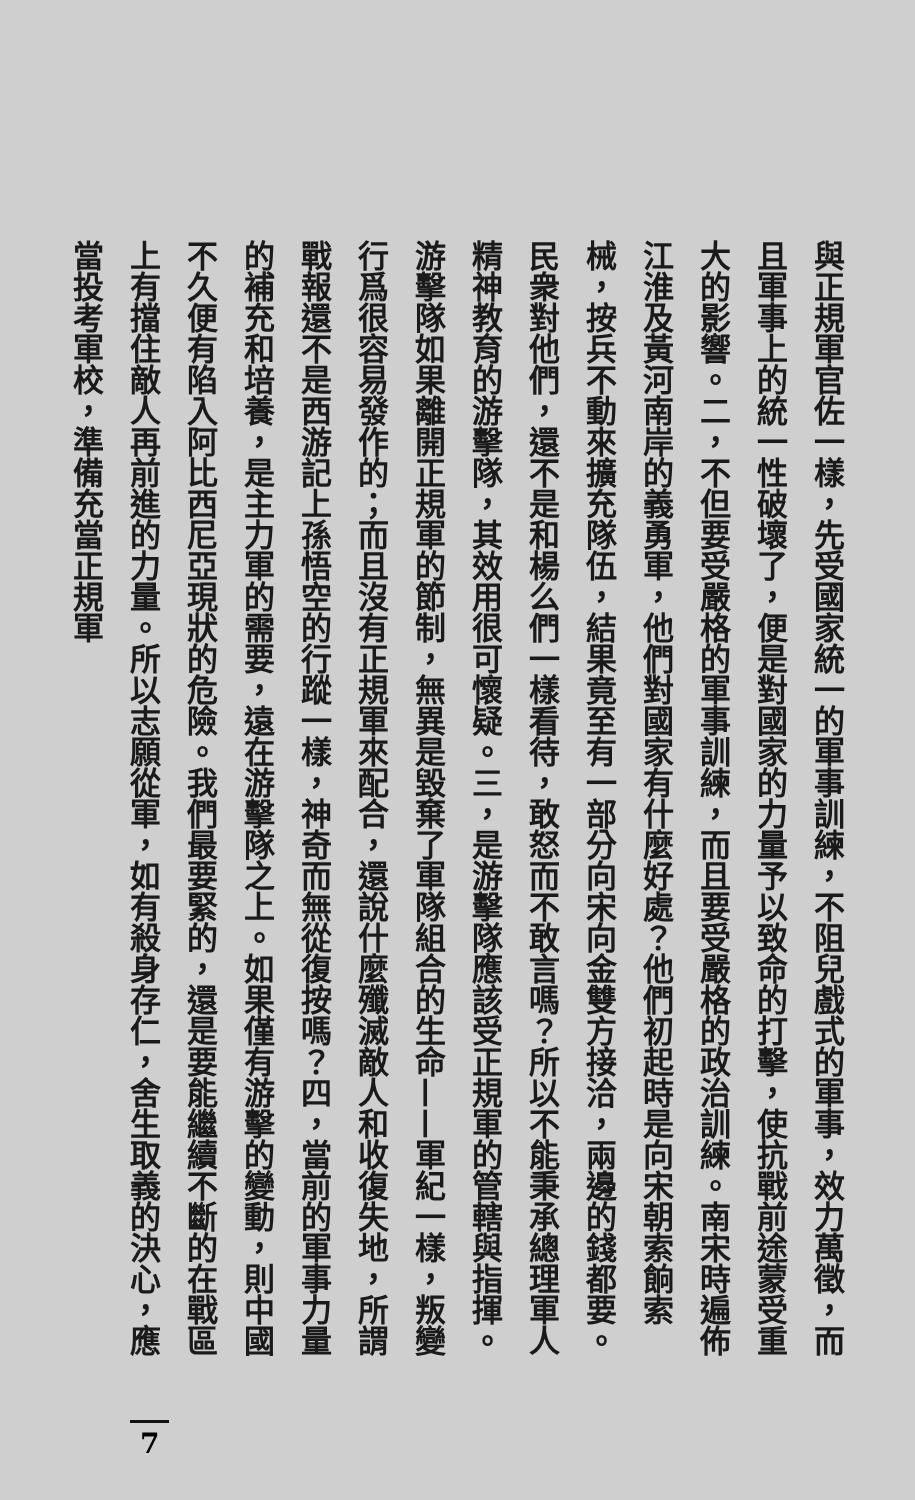與正規軍官佐一樣，先受國家統一的軍事訓練，不阻兒戲式的軍事，效力萬徵，而且軍事上的統一性破壞了，便是對國家的力量予以致命的打擊，使抗戰前途蒙受重大的影響。二，不但要受嚴格的軍事訓練，而且要受嚴格的政治訓練。南宋時遍佈江淮及黃河南岸的義勇軍，他們對國家有什麼好處？他們初起時是向宋朝索餉索械，按兵不動來擴充隊伍，結果竟至有一部分向宋向金雙方接洽，兩邊的錢都要。民衆對他們，還不是和楊么們一樣看待，敢怒而不敢言嗎？所以不能秉承總理軍人精神教育的游擊隊，其效用很可懷疑。三，是游擊隊應該受正規軍的管轄與指揮。游擊隊如果離開正規軍的節制，無異是毀棄了軍隊組合的生命——軍紀一樣，叛變行爲很容易發作的；而且沒有正規軍來配合，還說什麼殲滅敵人和收復失地，所謂戰報還不是西游記上孫悟空的行蹤一樣，神奇而無從復按嗎？四，當前的軍事力量的補充和培養，是主力軍的需要，遠在游擊隊之上。如果僅有游擊的變動，則中國不久便有陷入阿比西尼亞現狀的危險。我們最要緊的，還是要能繼續不斷的在戰區上有擋住敵人再前進的力量。所以志願從軍，如有殺身存仁，舍生取義的決心，應當投考軍校，準備充當正規軍
7